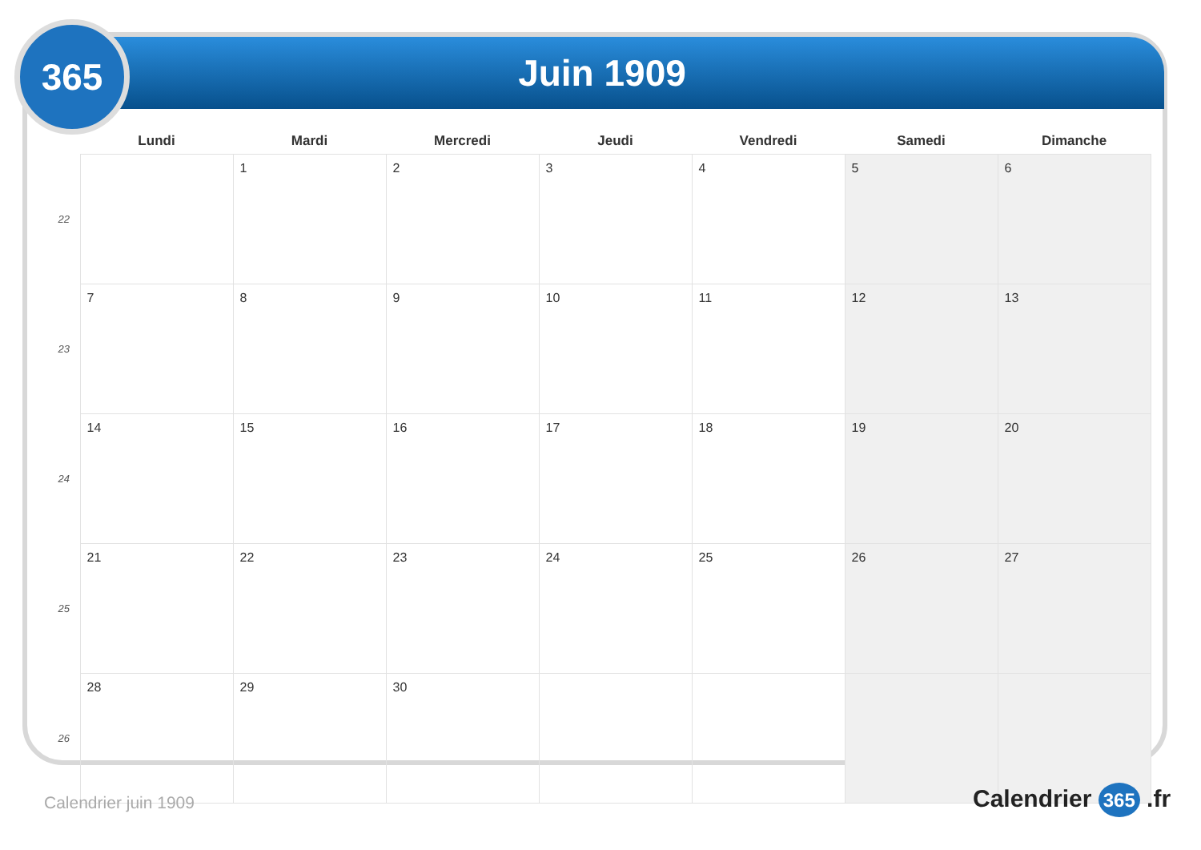365 Juin 1909
| | Lundi | Mardi | Mercredi | Jeudi | Vendredi | Samedi | Dimanche |
| --- | --- | --- | --- | --- | --- | --- | --- |
| 22 | | 1 | 2 | 3 | 4 | 5 | 6 |
| 23 | 7 | 8 | 9 | 10 | 11 | 12 | 13 |
| 24 | 14 | 15 | 16 | 17 | 18 | 19 | 20 |
| 25 | 21 | 22 | 23 | 24 | 25 | 26 | 27 |
| 26 | 28 | 29 | 30 | | | | |
Calendrier juin 1909 Calendrier 365 .fr